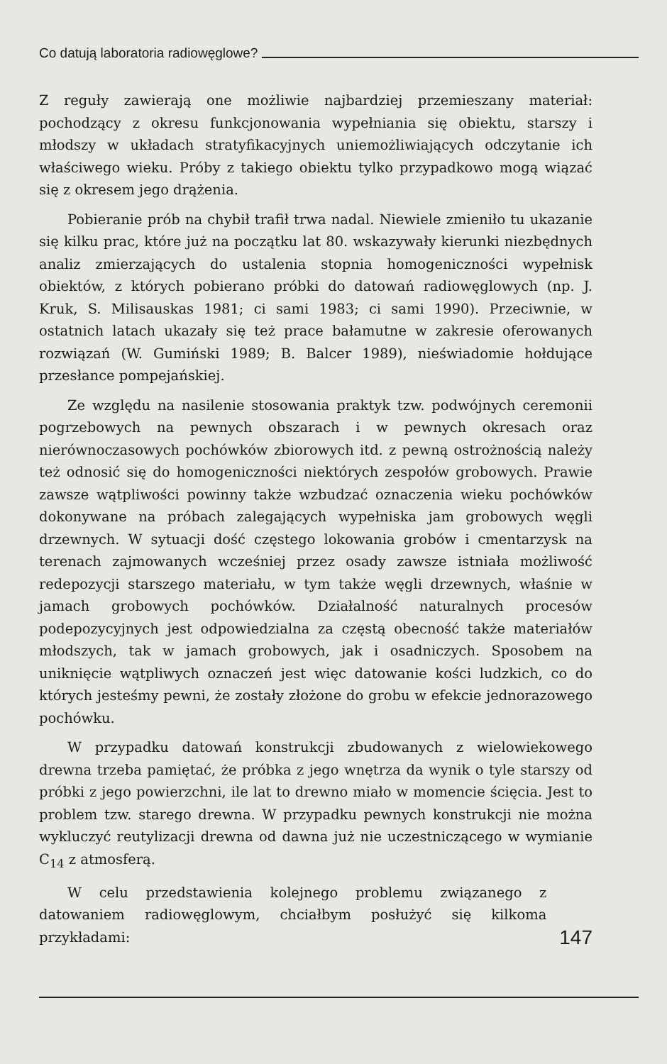Co datują laboratoria radiowęglowe?
Z reguły zawierają one możliwie najbardziej przemieszany materiał: pochodzący z okresu funkcjonowania wypełniania się obiektu, starszy i młodszy w układach stratyfikacyjnych uniemożliwiających odczytanie ich właściwego wieku. Próby z takiego obiektu tylko przypadkowo mogą wiązać się z okresem jego drążenia.
Pobieranie prób na chybił trafił trwa nadal. Niewiele zmieniło tu ukazanie się kilku prac, które już na początku lat 80. wskazywały kierunki niezbędnych analiz zmierzających do ustalenia stopnia homogeniczności wypełnisk obiektów, z których pobierano próbki do datowań radiowęglowych (np. J. Kruk, S. Milisauskas 1981; ci sami 1983; ci sami 1990). Przeciwnie, w ostatnich latach ukazały się też prace bałamutne w zakresie oferowanych rozwiązań (W. Gumiński 1989; B. Balcer 1989), nieświadomie hołdujące przesłance pompejańskiej.
Ze względu na nasilenie stosowania praktyk tzw. podwójnych ceremonii pogrzebowych na pewnych obszarach i w pewnych okresach oraz nierównoczasowych pochówków zbiorowych itd. z pewną ostrożnością należy też odnosić się do homogeniczności niektórych zespołów grobowych. Prawie zawsze wątpliwości powinny także wzbudzać oznaczenia wieku pochówków dokonywane na próbach zalegających wypełniska jam grobowych węgli drzewnych. W sytuacji dość częstego lokowania grobów i cmentarzysk na terenach zajmowanych wcześniej przez osady zawsze istniała możliwość redepozycji starszego materiału, w tym także węgli drzewnych, właśnie w jamach grobowych pochówków. Działalność naturalnych procesów podepozycyjnych jest odpowiedzialna za częstą obecność także materiałów młodszych, tak w jamach grobowych, jak i osadniczych. Sposobem na uniknięcie wątpliwych oznaczeń jest więc datowanie kości ludzkich, co do których jesteśmy pewni, że zostały złożone do grobu w efekcie jednorazowego pochówku.
W przypadku datowań konstrukcji zbudowanych z wielowiekowego drewna trzeba pamiętać, że próbka z jego wnętrza da wynik o tyle starszy od próbki z jego powierzchni, ile lat to drewno miało w momencie ścięcia. Jest to problem tzw. starego drewna. W przypadku pewnych konstrukcji nie można wykluczyć reutylizacji drewna od dawna już nie uczestniczącego w wymianie C<sub>14</sub> z atmosferą.
W celu przedstawienia kolejnego problemu związanego z datowaniem radiowęglowym, chciałbym posłużyć się kilkoma przykładami:
147